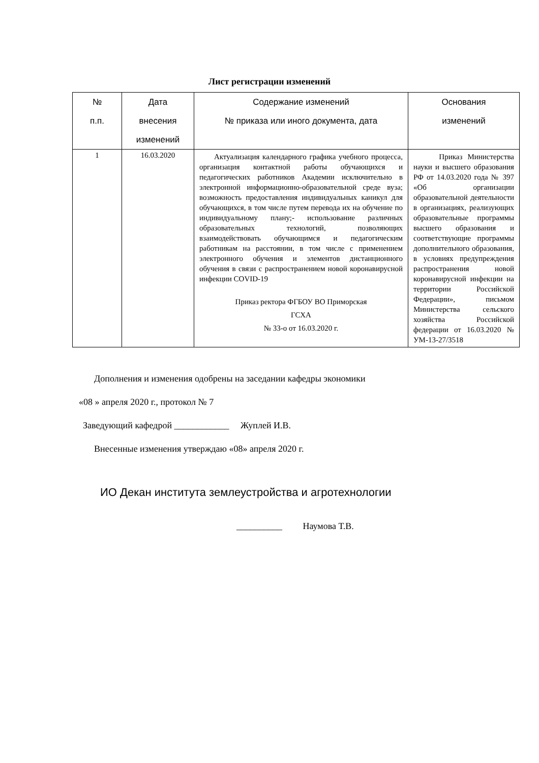Лист регистрации изменений
| № п.п. | Дата внесения изменений | Содержание изменений № приказа или иного документа, дата | Основания изменений |
| --- | --- | --- | --- |
| 1 | 16.03.2020 | Актуализация календарного графика учебного процесса, организация контактной работы обучающихся и педагогических работников Академии исключительно в электронной информационно-образовательной среде вуза; возможность предоставления индивидуальных каникул для обучающихся, в том числе путем перевода их на обучение по индивидуальному плану;- использование различных образовательных технологий, позволяющих взаимодействовать обучающимся и педагогическим работникам на расстоянии, в том числе с применением электронного обучения и элементов дистанционного обучения в связи с распространением новой коронавирусной инфекции COVID-19 Приказ ректора ФГБОУ ВО Приморская ГСХА № 33-о от 16.03.2020 г. | Приказ Министерства науки и высшего образования РФ от 14.03.2020 года № 397 «Об организации образовательной деятельности в организациях, реализующих образовательные программы высшего образования и соответствующие программы дополнительного образования, в условиях предупреждения распространения новой коронавирусной инфекции на территории Российской Федерации», письмом Министерства сельского хозяйства Российской федерации от 16.03.2020 № УМ-13-27/3518 |
Дополнения и изменения одобрены на заседании кафедры экономики
«08 » апреля 2020 г., протокол № 7
Заведующий кафедрой ____________ Жуплей И.В.
Внесенные изменения утверждаю «08» апреля 2020 г.
ИО Декан института землеустройства и агротехнологии
__________ Наумова Т.В.